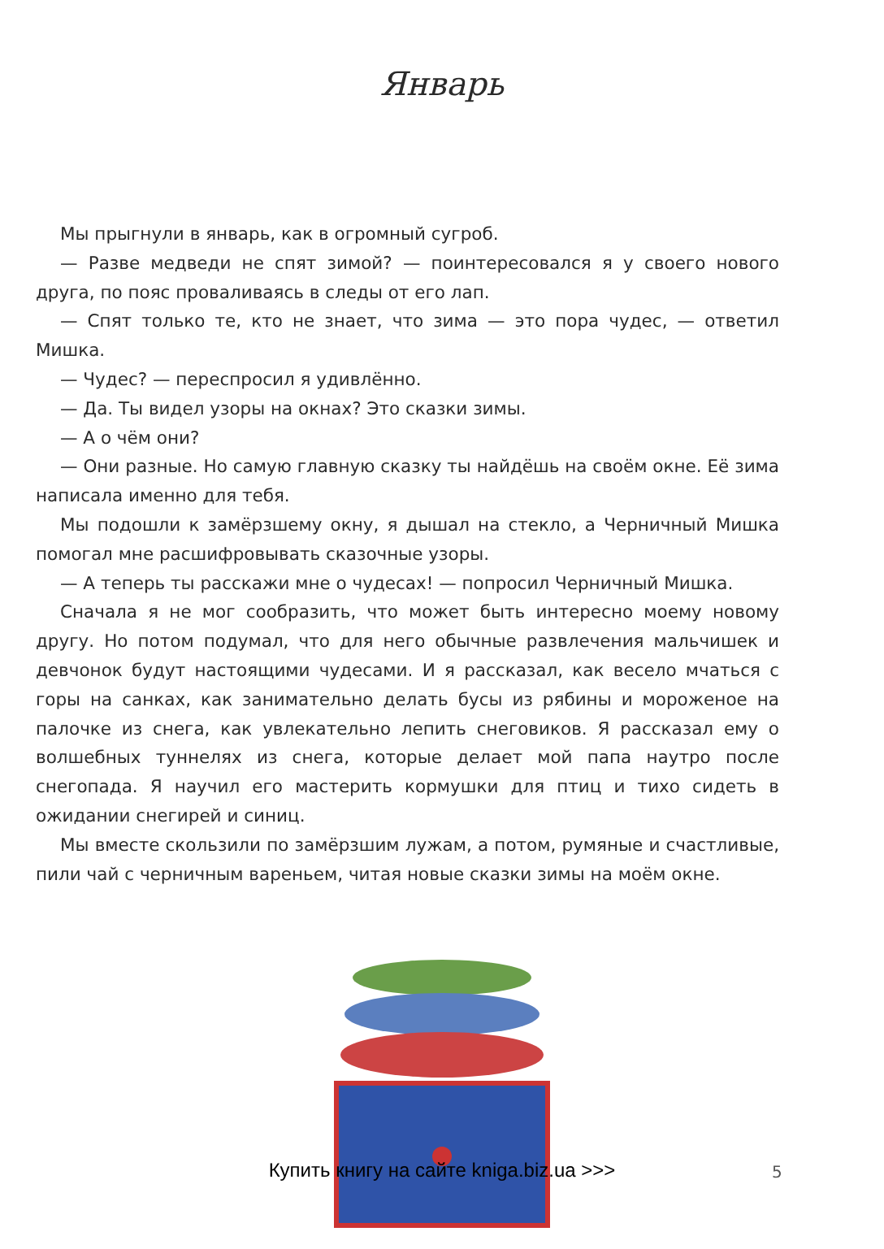Январь
Мы прыгнули в январь, как в огромный сугроб.
— Разве медведи не спят зимой? — поинтересовался я у своего нового друга, по пояс проваливаясь в следы от его лап.
— Спят только те, кто не знает, что зима — это пора чудес, — ответил Мишка.
— Чудес? — переспросил я удивлённо.
— Да. Ты видел узоры на окнах? Это сказки зимы.
— А о чём они?
— Они разные. Но самую главную сказку ты найдёшь на своём окне. Её зима написала именно для тебя.
Мы подошли к замёрзшему окну, я дышал на стекло, а Черничный Мишка помогал мне расшифровывать сказочные узоры.
— А теперь ты расскажи мне о чудесах! — попросил Черничный Мишка.
Сначала я не мог сообразить, что может быть интересно моему новому другу. Но потом подумал, что для него обычные развлечения мальчишек и девчонок будут настоящими чудесами. И я рассказал, как весело мчаться с горы на санках, как занимательно делать бусы из рябины и мороженое на палочке из снега, как увлекательно лепить снеговиков. Я рассказал ему о волшебных туннелях из снега, которые делает мой папа наутро после снегопада. Я научил его мастерить кормушки для птиц и тихо сидеть в ожидании снегирей и синиц.
Мы вместе скользили по замёрзшим лужам, а потом, румяные и счастливые, пили чай с черничным вареньем, читая новые сказки зимы на моём окне.
Купить книгу на сайте kniga.biz.ua >>> 5